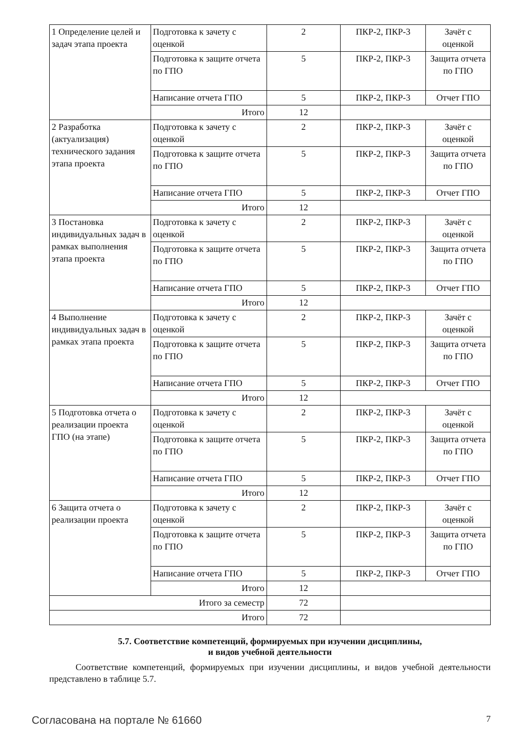| 1 Определение целей и задач этапа проекта | Подготовка к зачету с оценкой | 2 | ПКР-2, ПКР-3 | Зачёт с оценкой |
| | Подготовка к защите отчета по ГПО | 5 | ПКР-2, ПКР-3 | Защита отчета по ГПО |
| | Написание отчета ГПО | 5 | ПКР-2, ПКР-3 | Отчет ГПО |
| | Итого | 12 | | |
| 2 Разработка (актуализация) технического задания этапа проекта | Подготовка к зачету с оценкой | 2 | ПКР-2, ПКР-3 | Зачёт с оценкой |
| | Подготовка к защите отчета по ГПО | 5 | ПКР-2, ПКР-3 | Защита отчета по ГПО |
| | Написание отчета ГПО | 5 | ПКР-2, ПКР-3 | Отчет ГПО |
| | Итого | 12 | | |
| 3 Постановка индивидуальных задач в рамках выполнения этапа проекта | Подготовка к зачету с оценкой | 2 | ПКР-2, ПКР-3 | Зачёт с оценкой |
| | Подготовка к защите отчета по ГПО | 5 | ПКР-2, ПКР-3 | Защита отчета по ГПО |
| | Написание отчета ГПО | 5 | ПКР-2, ПКР-3 | Отчет ГПО |
| | Итого | 12 | | |
| 4 Выполнение индивидуальных задач в рамках этапа проекта | Подготовка к зачету с оценкой | 2 | ПКР-2, ПКР-3 | Зачёт с оценкой |
| | Подготовка к защите отчета по ГПО | 5 | ПКР-2, ПКР-3 | Защита отчета по ГПО |
| | Написание отчета ГПО | 5 | ПКР-2, ПКР-3 | Отчет ГПО |
| | Итого | 12 | | |
| 5 Подготовка отчета о реализации проекта ГПО (на этапе) | Подготовка к зачету с оценкой | 2 | ПКР-2, ПКР-3 | Зачёт с оценкой |
| | Подготовка к защите отчета по ГПО | 5 | ПКР-2, ПКР-3 | Защита отчета по ГПО |
| | Написание отчета ГПО | 5 | ПКР-2, ПКР-3 | Отчет ГПО |
| | Итого | 12 | | |
| 6 Защита отчета о реализации проекта | Подготовка к зачету с оценкой | 2 | ПКР-2, ПКР-3 | Зачёт с оценкой |
| | Подготовка к защите отчета по ГПО | 5 | ПКР-2, ПКР-3 | Защита отчета по ГПО |
| | Написание отчета ГПО | 5 | ПКР-2, ПКР-3 | Отчет ГПО |
| | Итого | 12 | | |
| Итого за семестр | | 72 | | |
| Итого | | 72 | | |
5.7. Соответствие компетенций, формируемых при изучении дисциплины,
и видов учебной деятельности
Соответствие компетенций, формируемых при изучении дисциплины, и видов учебной деятельности представлено в таблице 5.7.
Согласована на портале № 61660 7